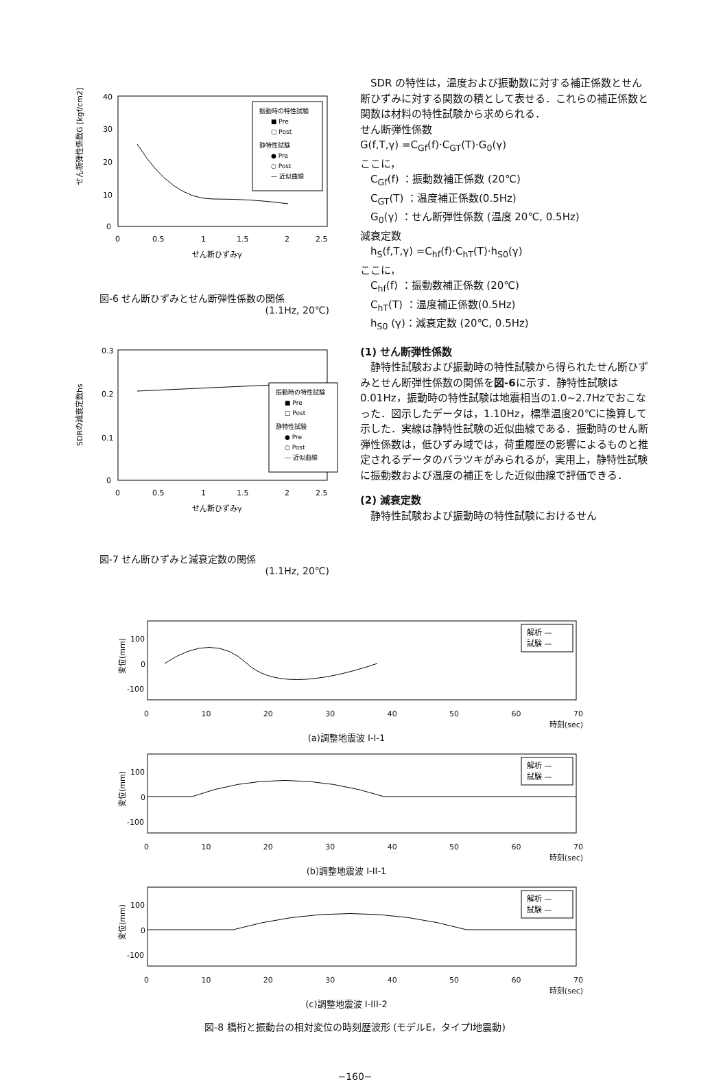せん断弾性係数G [kgf/cm2]
40
30
20
10
0
0
0.5
1
1.5
2
2.5
せん断ひずみγ
振動時の特性試験
■ Pre
□ Post
静特性試験
● Pre
○ Post
— 近似曲線
図-6 せん断ひずみとせん断弾性係数の関係
(1.1Hz, 20℃)
SDRの減衰定数hs
0.3
0.2
0.1
0
0
0.5
1
1.5
2
2.5
せん断ひずみγ
振動時の特性試験
■ Pre
□ Post
静特性試験
● Pre
○ Post
— 近似曲線
図-7 せん断ひずみと減衰定数の関係
(1.1Hz, 20℃)
　SDR の特性は，温度および振動数に対する補正係数とせん断ひずみに対する関数の積として表せる．これらの補正係数と関数は材料の特性試験から求められる．
せん断弾性係数
G(f,T,γ) =C<sub>Gf</sub>(f)·C<sub>GT</sub>(T)·G<sub>0</sub>(γ)
ここに，
C<sub>Gf</sub>(f) ：振動数補正係数 (20℃)
C<sub>GT</sub>(T) ：温度補正係数(0.5Hz)
G<sub>0</sub>(γ) ：せん断弾性係数 (温度 20℃, 0.5Hz)
減衰定数
h<sub>S</sub>(f,T,γ) =C<sub>hf</sub>(f)·C<sub>hT</sub>(T)·h<sub>S0</sub>(γ)
ここに，
C<sub>hf</sub>(f) ：振動数補正係数 (20℃)
C<sub>hT</sub>(T) ：温度補正係数(0.5Hz)
h<sub>S0</sub> (γ)：減衰定数 (20℃, 0.5Hz)
(1) せん断弾性係数
　静特性試験および振動時の特性試験から得られたせん断ひずみとせん断弾性係数の関係を図-6に示す．静特性試験は0.01Hz，振動時の特性試験は地震相当の1.0~2.7Hzでおこなった．図示したデータは，1.10Hz，標準温度20℃に換算して示した．実線は静特性試験の近似曲線である．振動時のせん断弾性係数は，低ひずみ域では，荷重履歴の影響によるものと推定されるデータのバラツキがみられるが，実用上，静特性試験に振動数および温度の補正をした近似曲線で評価できる．
(2) 減衰定数
　静特性試験および振動時の特性試験におけるせん
変位(mm)
100
0
-100
解析 —
試験 —
0 10 20 30 40 50 60 70
時刻(sec)
(a)調整地震波 I-I-1
変位(mm)
100
0
-100
解析 —
試験 —
0 10 20 30 40 50 60 70
時刻(sec)
(b)調整地震波 I-II-1
変位(mm)
100
0
-100
解析 —
試験 —
0 10 20 30 40 50 60 70
時刻(sec)
(c)調整地震波 I-III-2
図-8 橋桁と振動台の相対変位の時刻歴波形 (モデルE，タイプI地震動)
−160−